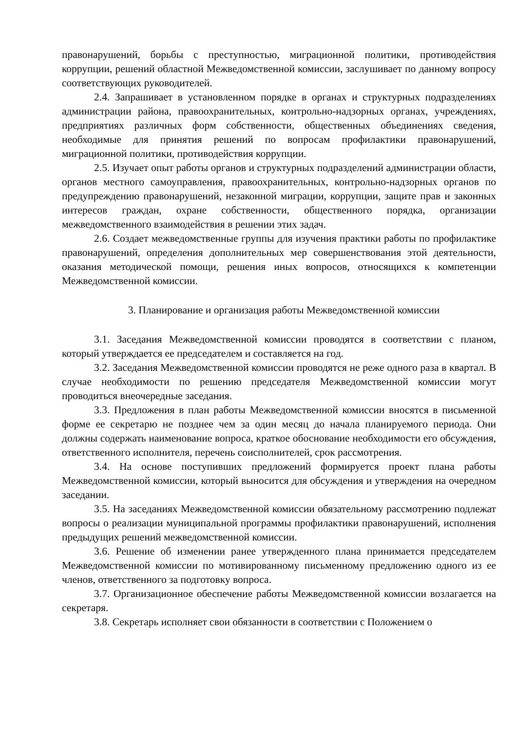правонарушений, борьбы с преступностью, миграционной политики, противодействия коррупции, решений областной Межведомственной комиссии, заслушивает по данному вопросу соответствующих руководителей.
2.4. Запрашивает в установленном порядке в органах и структурных подразделениях администрации района, правоохранительных, контрольно-надзорных органах, учреждениях, предприятиях различных форм собственности, общественных объединениях сведения, необходимые для принятия решений по вопросам профилактики правонарушений, миграционной политики, противодействия коррупции.
2.5. Изучает опыт работы органов и структурных подразделений администрации области, органов местного самоуправления, правоохранительных, контрольно-надзорных органов по предупреждению правонарушений, незаконной миграции, коррупции, защите прав и законных интересов граждан, охране собственности, общественного порядка, организации межведомственного взаимодействия в решении этих задач.
2.6. Создает межведомственные группы для изучения практики работы по профилактике правонарушений, определения дополнительных мер совершенствования этой деятельности, оказания методической помощи, решения иных вопросов, относящихся к компетенции Межведомственной комиссии.
3. Планирование и организация работы Межведомственной комиссии
3.1. Заседания Межведомственной комиссии проводятся в соответствии с планом, который утверждается ее председателем и составляется на год.
3.2. Заседания Межведомственной комиссии проводятся не реже одного раза в квартал. В случае необходимости по решению председателя Межведомственной комиссии могут проводиться внеочередные заседания.
3.3. Предложения в план работы Межведомственной комиссии вносятся в письменной форме ее секретарю не позднее чем за один месяц до начала планируемого периода. Они должны содержать наименование вопроса, краткое обоснование необходимости его обсуждения, ответственного исполнителя, перечень соисполнителей, срок рассмотрения.
3.4. На основе поступивших предложений формируется проект плана работы Межведомственной комиссии, который выносится для обсуждения и утверждения на очередном заседании.
3.5. На заседаниях Межведомственной комиссии обязательному рассмотрению подлежат вопросы о реализации муниципальной программы профилактики правонарушений, исполнения предыдущих решений межведомственной комиссии.
3.6. Решение об изменении ранее утвержденного плана принимается председателем Межведомственной комиссии по мотивированному письменному предложению одного из ее членов, ответственного за подготовку вопроса.
3.7. Организационное обеспечение работы Межведомственной комиссии возлагается на секретаря.
3.8. Секретарь исполняет свои обязанности в соответствии с Положением о